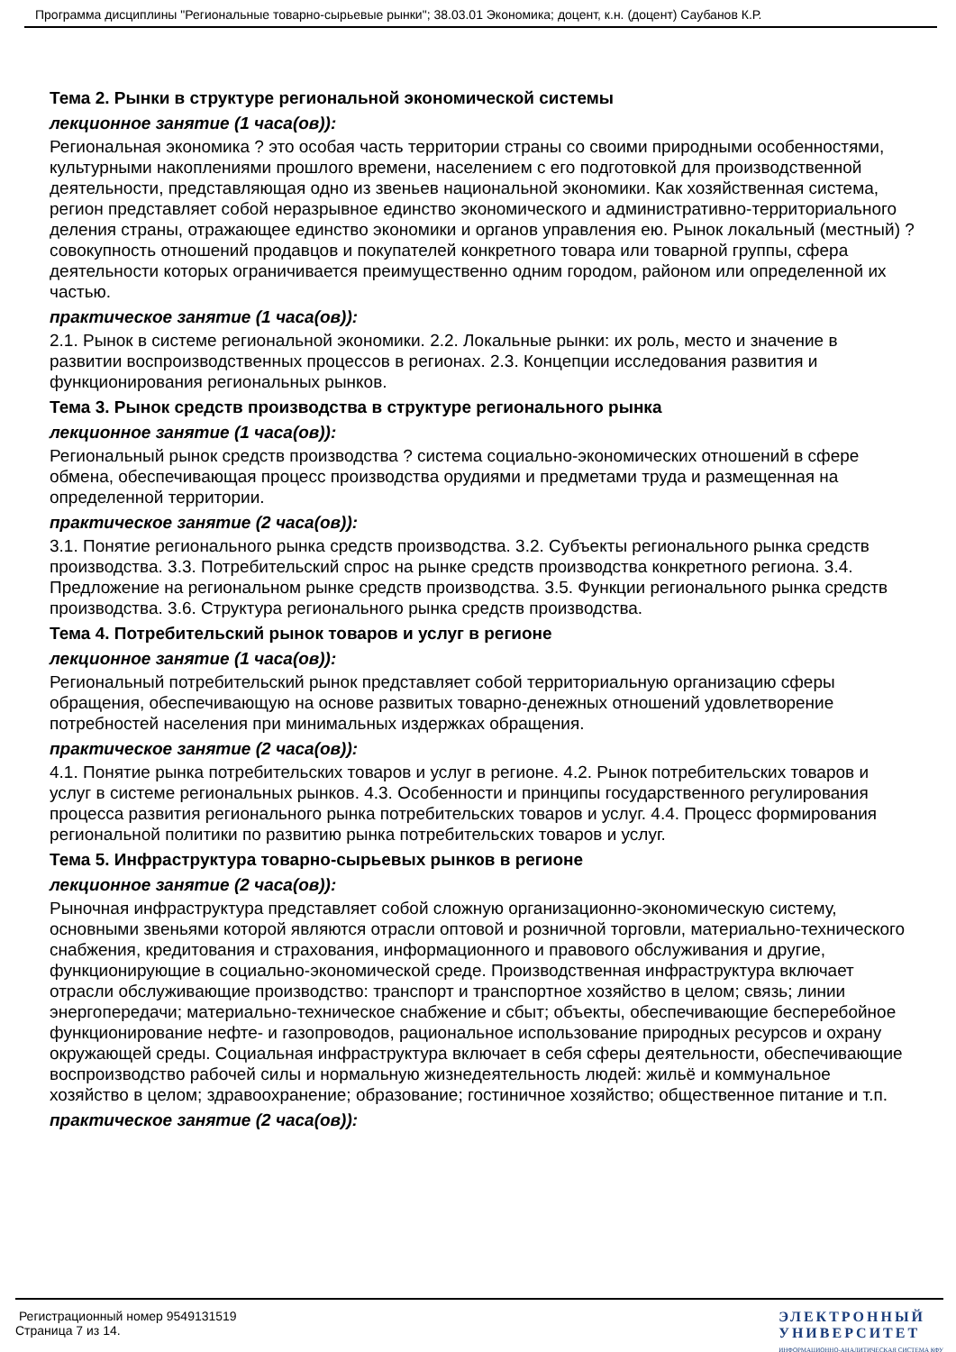Программа дисциплины "Региональные товарно-сырьевые рынки"; 38.03.01 Экономика; доцент, к.н. (доцент) Саубанов К.Р.
Тема 2. Рынки в структуре региональной экономической системы
лекционное занятие (1 часа(ов)):
Региональная экономика ? это особая часть территории страны со своими природными особенностями, культурными накоплениями прошлого времени, населением с его подготовкой для производственной деятельности, представляющая одно из звеньев национальной экономики. Как хозяйственная система, регион представляет собой неразрывное единство экономического и административно-территориального деления страны, отражающее единство экономики и органов управления ею. Рынок локальный (местный) ? совокупность отношений продавцов и покупателей конкретного товара или товарной группы, сфера деятельности которых ограничивается преимущественно одним городом, районом или определенной их частью.
практическое занятие (1 часа(ов)):
2.1. Рынок в системе региональной экономики. 2.2. Локальные рынки: их роль, место и значение в развитии воспроизводственных процессов в регионах. 2.3. Концепции исследования развития и функционирования региональных рынков.
Тема 3. Рынок средств производства в структуре регионального рынка
лекционное занятие (1 часа(ов)):
Региональный рынок средств производства ? система социально-экономических отношений в сфере обмена, обеспечивающая процесс производства орудиями и предметами труда и размещенная на определенной территории.
практическое занятие (2 часа(ов)):
3.1. Понятие регионального рынка средств производства. 3.2. Субъекты регионального рынка средств производства. 3.3. Потребительский спрос на рынке средств производства конкретного региона. 3.4. Предложение на региональном рынке средств производства. 3.5. Функции регионального рынка средств производства. 3.6. Структура регионального рынка средств производства.
Тема 4. Потребительский рынок товаров и услуг в регионе
лекционное занятие (1 часа(ов)):
Региональный потребительский рынок представляет собой территориальную организацию сферы обращения, обеспечивающую на основе развитых товарно-денежных отношений удовлетворение потребностей населения при минимальных издержках обращения.
практическое занятие (2 часа(ов)):
4.1. Понятие рынка потребительских товаров и услуг в регионе. 4.2. Рынок потребительских товаров и услуг в системе региональных рынков. 4.3. Особенности и принципы государственного регулирования процесса развития регионального рынка потребительских товаров и услуг. 4.4. Процесс формирования региональной политики по развитию рынка потребительских товаров и услуг.
Тема 5. Инфраструктура товарно-сырьевых рынков в регионе
лекционное занятие (2 часа(ов)):
Рыночная инфраструктура представляет собой сложную организационно-экономическую систему, основными звеньями которой являются отрасли оптовой и розничной торговли, материально-технического снабжения, кредитования и страхования, информационного и правового обслуживания и другие, функционирующие в социально-экономической среде. Производственная инфраструктура включает отрасли обслуживающие производство: транспорт и транспортное хозяйство в целом; связь; линии энергопередачи; материально-техническое снабжение и сбыт; объекты, обеспечивающие бесперебойное функционирование нефте- и газопроводов, рациональное использование природных ресурсов и охрану окружающей среды. Социальная инфраструктура включает в себя сферы деятельности, обеспечивающие воспроизводство рабочей силы и нормальную жизнедеятельность людей: жильё и коммунальное хозяйство в целом; здравоохранение; образование; гостиничное хозяйство; общественное питание и т.п.
практическое занятие (2 часа(ов)):
Регистрационный номер 9549131519
Страница 7 из 14.
ЭЛЕКТРОННЫЙ
УНИВЕРСИТЕТ
ИНФОРМАЦИОННО-АНАЛИТИЧЕСКАЯ СИСТЕМА КФУ